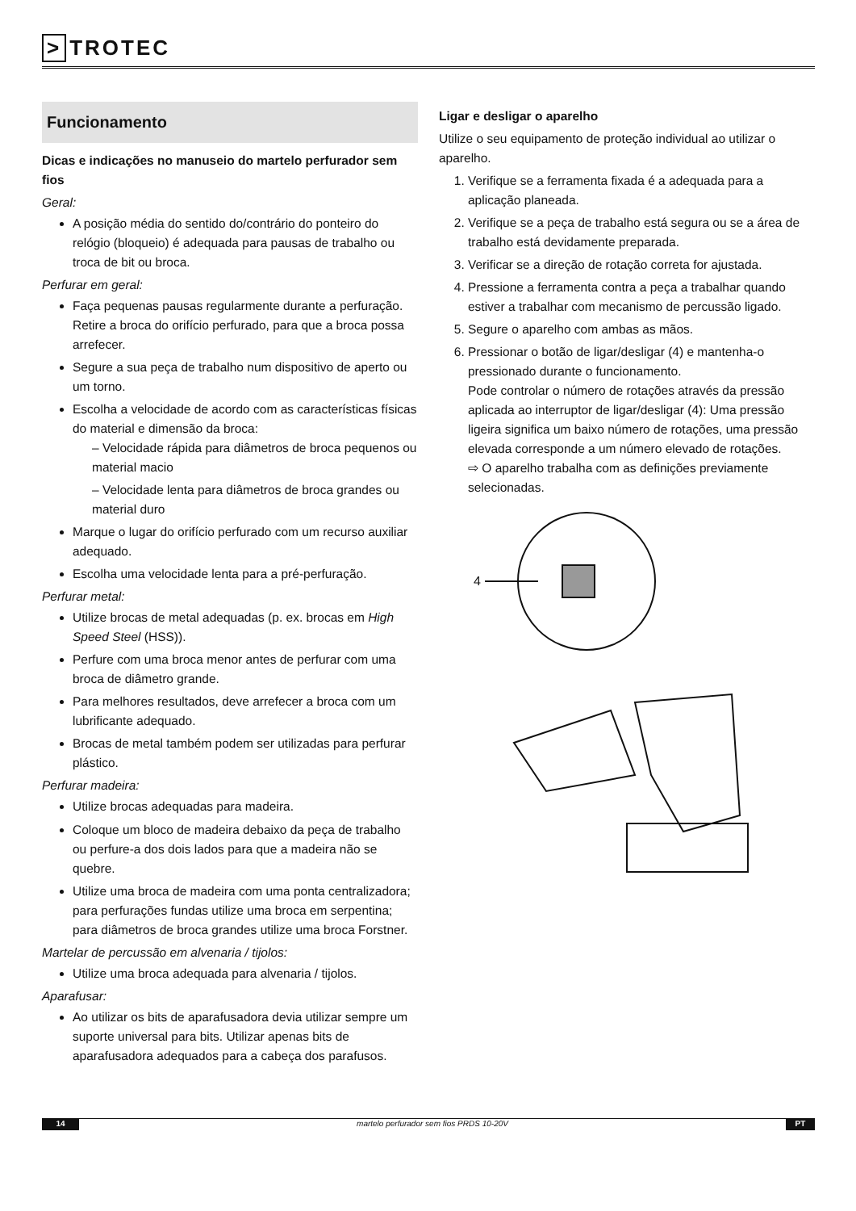> TROTEC
Funcionamento
Dicas e indicações no manuseio do martelo perfurador sem fios
Geral:
A posição média do sentido do/contrário do ponteiro do relógio (bloqueio) é adequada para pausas de trabalho ou troca de bit ou broca.
Perfurar em geral:
Faça pequenas pausas regularmente durante a perfuração. Retire a broca do orifício perfurado, para que a broca possa arrefecer.
Segure a sua peça de trabalho num dispositivo de aperto ou um torno.
Escolha a velocidade de acordo com as características físicas do material e dimensão da broca:
– Velocidade rápida para diâmetros de broca pequenos ou material macio
– Velocidade lenta para diâmetros de broca grandes ou material duro
Marque o lugar do orifício perfurado com um recurso auxiliar adequado.
Escolha uma velocidade lenta para a pré-perfuração.
Perfurar metal:
Utilize brocas de metal adequadas (p. ex. brocas em High Speed Steel (HSS)).
Perfure com uma broca menor antes de perfurar com uma broca de diâmetro grande.
Para melhores resultados, deve arrefecer a broca com um lubrificante adequado.
Brocas de metal também podem ser utilizadas para perfurar plástico.
Perfurar madeira:
Utilize brocas adequadas para madeira.
Coloque um bloco de madeira debaixo da peça de trabalho ou perfure-a dos dois lados para que a madeira não se quebre.
Utilize uma broca de madeira com uma ponta centralizadora; para perfurações fundas utilize uma broca em serpentina; para diâmetros de broca grandes utilize uma broca Forstner.
Martelar de percussão em alvenaria / tijolos:
Utilize uma broca adequada para alvenaria / tijolos.
Aparafusar:
Ao utilizar os bits de aparafusadora devia utilizar sempre um suporte universal para bits. Utilizar apenas bits de aparafusadora adequados para a cabeça dos parafusos.
Ligar e desligar o aparelho
Utilize o seu equipamento de proteção individual ao utilizar o aparelho.
1. Verifique se a ferramenta fixada é a adequada para a aplicação planeada.
2. Verifique se a peça de trabalho está segura ou se a área de trabalho está devidamente preparada.
3. Verificar se a direção de rotação correta for ajustada.
4. Pressione a ferramenta contra a peça a trabalhar quando estiver a trabalhar com mecanismo de percussão ligado.
5. Segure o aparelho com ambas as mãos.
6. Pressionar o botão de ligar/desligar (4) e mantenha-o pressionado durante o funcionamento.
Pode controlar o número de rotações através da pressão aplicada ao interruptor de ligar/desligar (4): Uma pressão ligeira significa um baixo número de rotações, uma pressão elevada corresponde a um número elevado de rotações.
⇨ O aparelho trabalha com as definições previamente selecionadas.
4
14 martelo perfurador sem fios PRDS 10-20V
PT